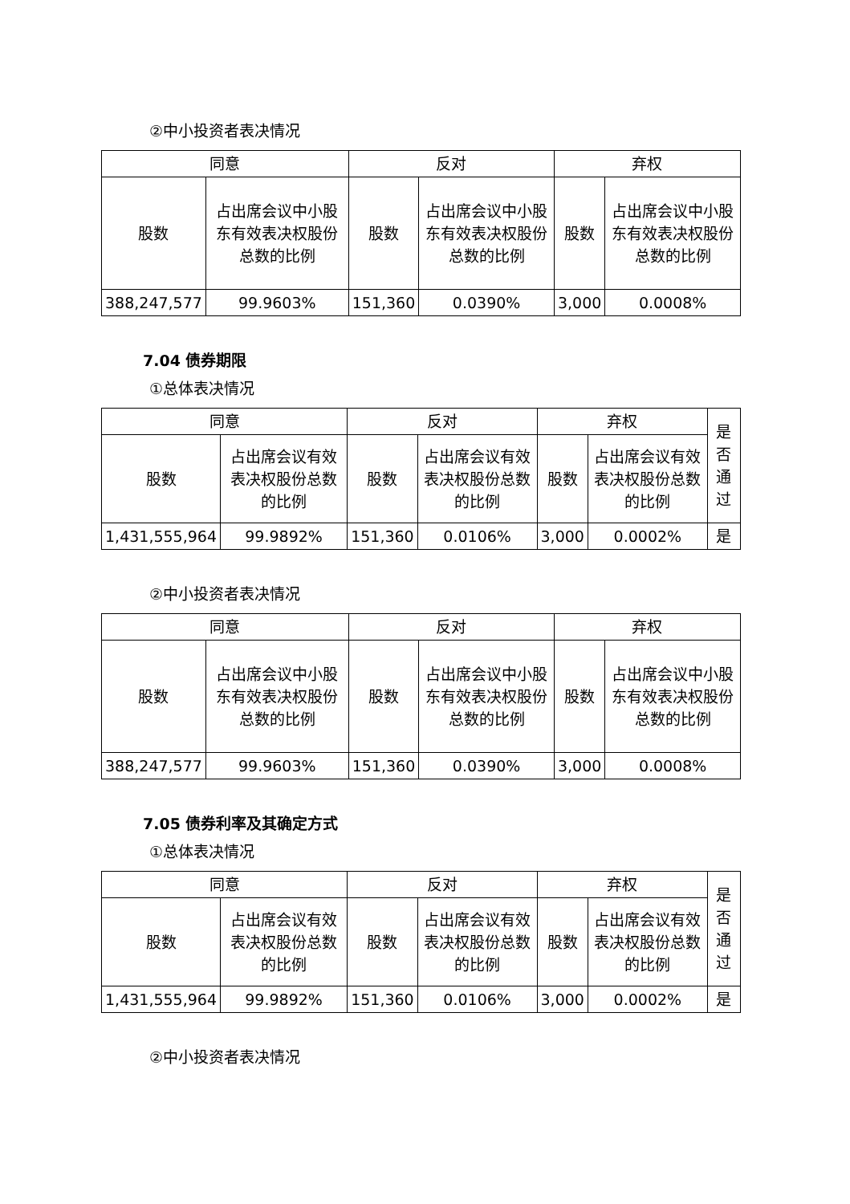②中小投资者表决情况
| 同意 | | 反对 | | 弃权 | |
| --- | --- | --- | --- | --- | --- |
| 股数 | 占出席会议中小股东有效表决权股份总数的比例 | 股数 | 占出席会议中小股东有效表决权股份总数的比例 | 股数 | 占出席会议中小股东有效表决权股份总数的比例 |
| 388,247,577 | 99.9603% | 151,360 | 0.0390% | 3,000 | 0.0008% |
7.04 债券期限
①总体表决情况
| 同意 | | 反对 | | 弃权 | | 是否通过 |
| --- | --- | --- | --- | --- | --- | --- |
| 股数 | 占出席会议有效表决权股份总数的比例 | 股数 | 占出席会议有效表决权股份总数的比例 | 股数 | 占出席会议有效表决权股份总数的比例 | |
| 1,431,555,964 | 99.9892% | 151,360 | 0.0106% | 3,000 | 0.0002% | 是 |
②中小投资者表决情况
| 同意 | | 反对 | | 弃权 | |
| --- | --- | --- | --- | --- | --- |
| 股数 | 占出席会议中小股东有效表决权股份总数的比例 | 股数 | 占出席会议中小股东有效表决权股份总数的比例 | 股数 | 占出席会议中小股东有效表决权股份总数的比例 |
| 388,247,577 | 99.9603% | 151,360 | 0.0390% | 3,000 | 0.0008% |
7.05 债券利率及其确定方式
①总体表决情况
| 同意 | | 反对 | | 弃权 | | 是否通过 |
| --- | --- | --- | --- | --- | --- | --- |
| 股数 | 占出席会议有效表决权股份总数的比例 | 股数 | 占出席会议有效表决权股份总数的比例 | 股数 | 占出席会议有效表决权股份总数的比例 | |
| 1,431,555,964 | 99.9892% | 151,360 | 0.0106% | 3,000 | 0.0002% | 是 |
②中小投资者表决情况